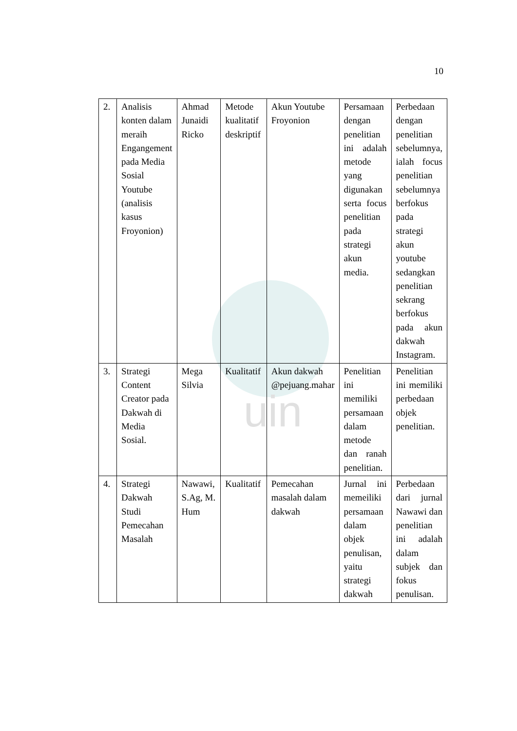10
uin
| 2. | Analisis konten dalam meraih Engangement pada Media Sosial Youtube (analisis kasus Froyonion) | Ahmad Junaidi Ricko | Metode kualitatif deskriptif | Akun Youtube Froyonion | Persamaan dengan penelitian ini adalah metode yang digunakan serta focus penelitian pada strategi akun media. | Perbedaan dengan penelitian sebelumnya, ialah focus penelitian sebelumnya berfokus pada strategi akun youtube sedangkan penelitian sekrang berfokus pada akun dakwah Instagram. |
| 3. | Strategi Content Creator pada Dakwah di Media Sosial. | Mega Silvia | Kualitatif | Akun dakwah @pejuang.mahar | Penelitian ini memiliki persamaan dalam metode dan ranah penelitian. | Penelitian ini memiliki perbedaan objek penelitian. |
| 4. | Strategi Dakwah Studi Pemecahan Masalah | Nawawi, S.Ag, M. Hum | Kualitatif | Pemecahan masalah dalam dakwah | Jurnal ini memeiliki persamaan dalam objek penulisan, yaitu strategi dakwah | Perbedaan dari jurnal Nawawi dan penelitian ini adalah dalam subjek dan fokus penulisan. |